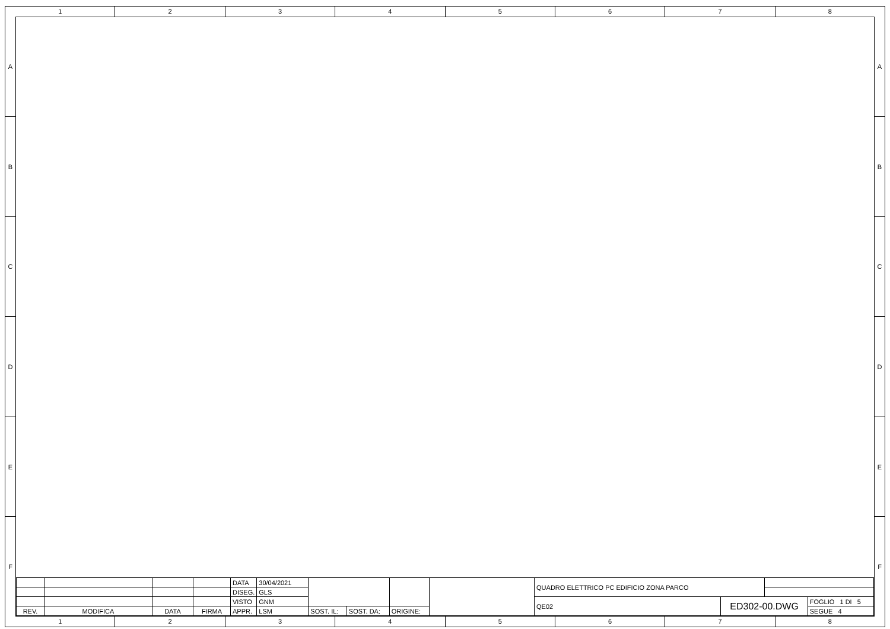1 2 3 4 5 6 7 8
A
B
C
D
E
F
| | | | | DATA | 30/04/2021 | | | | | QUADRO ELETTRICO PC EDIFICIO ZONA PARCO | | | |
| | | | | DISEG. | GLS | | | | | | | | |
| | | | | VISTO | GNM | | | | | QE02 | ED302-00.DWG | | FOGLIO 1 DI 5 |
| REV. | MODIFICA | DATA | FIRMA | APPR. | LSM | SOST. IL: | SOST. DA: | ORIGINE: | | | | | SEGUE 4 |
A
B
C
D
E
F
1 2 3 4 5 6 7 8